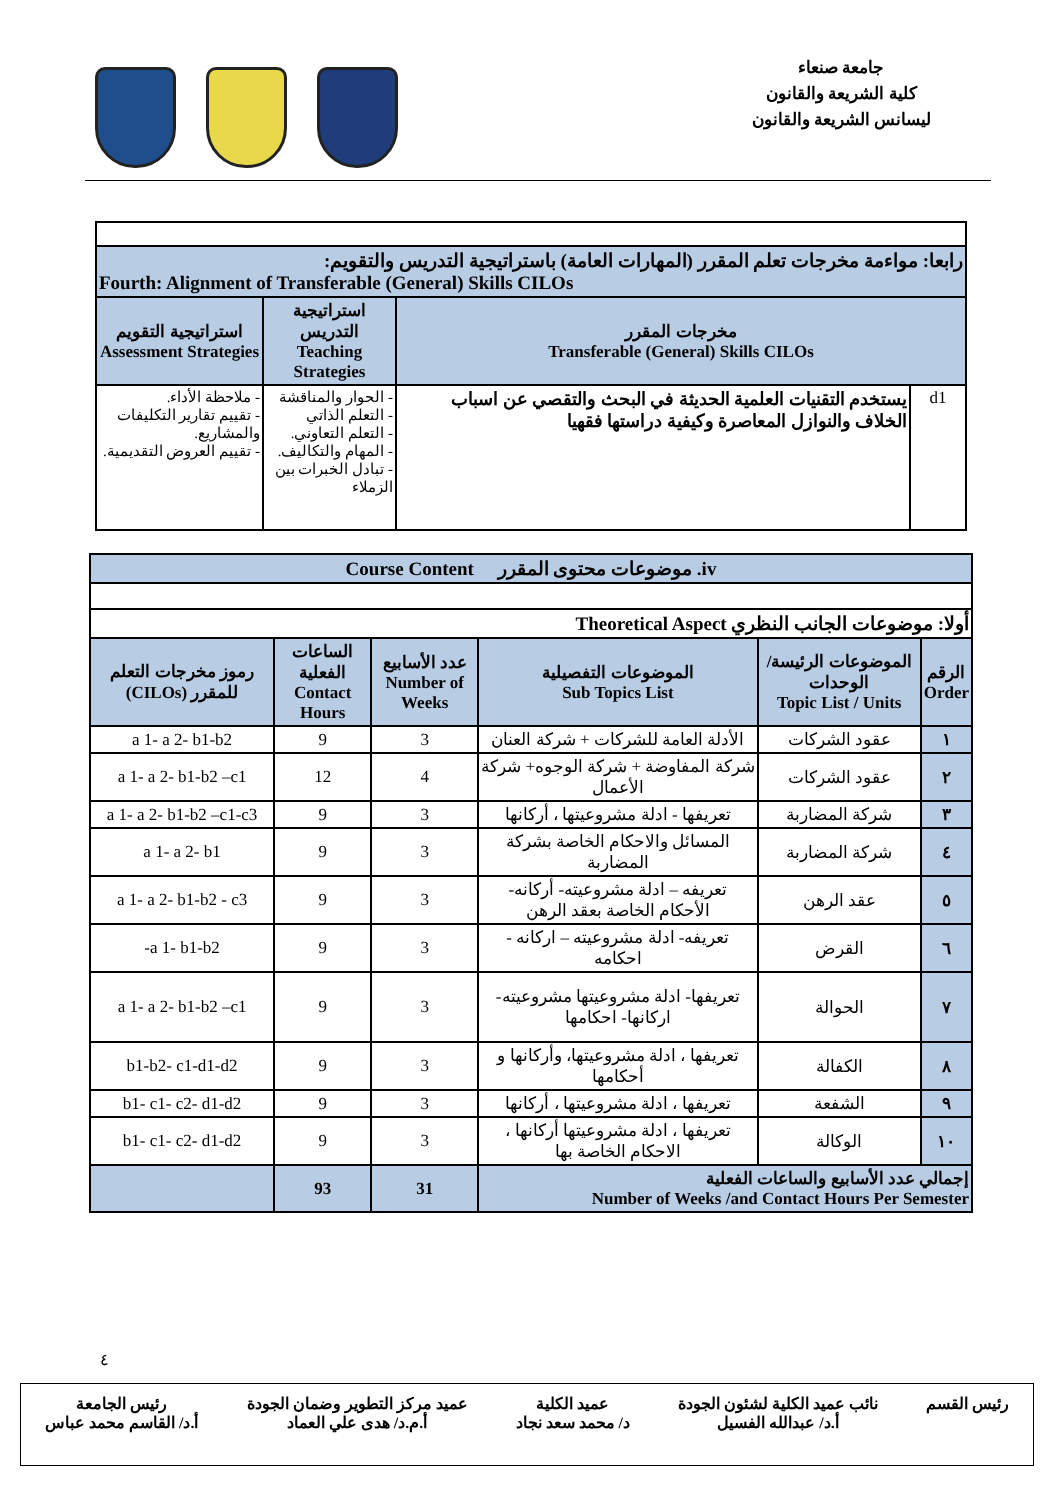جامعة صنعاء
كلية الشريعة والقانون
ليسانس الشريعة والقانون
| رابعا: مواءمة مخرجات تعلم المقرر (المهارات العامة) باستراتيجية التدريس والتقويم: Fourth: Alignment of Transferable (General) Skills CILOs | | | |
| مخرجات المقرر Transferable (General) Skills CILOs | | استراتيجية التدريس Teaching Strategies | استراتيجية التقويم Assessment Strategies |
| d1 | يستخدم التقنيات العلمية الحديثة في البحث والتقصي عن اسباب الخلاف والنوازل المعاصرة وكيفية دراستها فقهيا | - الحوار والمناقشة - التعلم الذاتي - التعلم التعاوني. - المهام والتكاليف. - تبادل الخبرات بين الزملاء | - ملاحظة الأداء. - تقييم تقارير التكليفات والمشاريع. - تقييم العروض التقديمية. |
| iv. موضوعات محتوى المقرر Course Content | | | | | |
| أولا: موضوعات الجانب النظري Theoretical Aspect | | | | | |
| الرقم Order | الموضوعات الرئيسة/ الوحدات Topic List / Units | الموضوعات التفصيلية Sub Topics List | عدد الأسابيع Number of Weeks | الساعات الفعلية Contact Hours | رموز مخرجات التعلم للمقرر (CILOs) |
| ١ | عقود الشركات | الأدلة العامة للشركات + شركة العنان | 3 | 9 | a 1- a 2- b1-b2 |
| ٢ | عقود الشركات | شركة المفاوضة + شركة الوجوه+ شركة الأعمال | 4 | 12 | a 1- a 2- b1-b2 –c1 |
| ٣ | شركة المضاربة | تعريفها - ادلة مشروعيتها ، أركانها | 3 | 9 | a 1- a 2- b1-b2 –c1-c3 |
| ٤ | شركة المضاربة | المسائل والاحكام الخاصة بشركة المضاربة | 3 | 9 | a 1- a 2- b1 |
| ٥ | عقد الرهن | تعريفه – ادلة مشروعيته- أركانه- الأحكام الخاصة بعقد الرهن | 3 | 9 | a 1- a 2- b1-b2 - c3 |
| ٦ | القرض | تعريفه- ادلة مشروعيته – اركانه - احكامه | 3 | 9 | a 1- b1-b2- |
| ٧ | الحوالة | تعريفها- ادلة مشروعيتها مشروعيته- اركانها- احكامها | 3 | 9 | a 1- a 2- b1-b2 –c1 |
| ٨ | الكفالة | تعريفها ، ادلة مشروعيتها، وأركانها و أحكامها | 3 | 9 | b1-b2- c1-d1-d2 |
| ٩ | الشفعة | تعريفها ، ادلة مشروعيتها ، أركانها | 3 | 9 | b1- c1- c2- d1-d2 |
| ١٠ | الوكالة | تعريفها ، ادلة مشروعيتها أركانها ، الاحكام الخاصة بها | 3 | 9 | b1- c1- c2- d1-d2 |
| إجمالي عدد الأسابيع والساعات الفعلية Number of Weeks /and Contact Hours Per Semester | | | 31 | 93 | |
٤
رئيس القسم نائب عميد الكلية لشئون الجودة
أ.د/ عبدالله الفسيل
عميد الكلية
د/ محمد سعد نجاد
عميد مركز التطوير وضمان الجودة
أ.م.د/ هدى علي العماد
رئيس الجامعة
أ.د/ القاسم محمد عباس